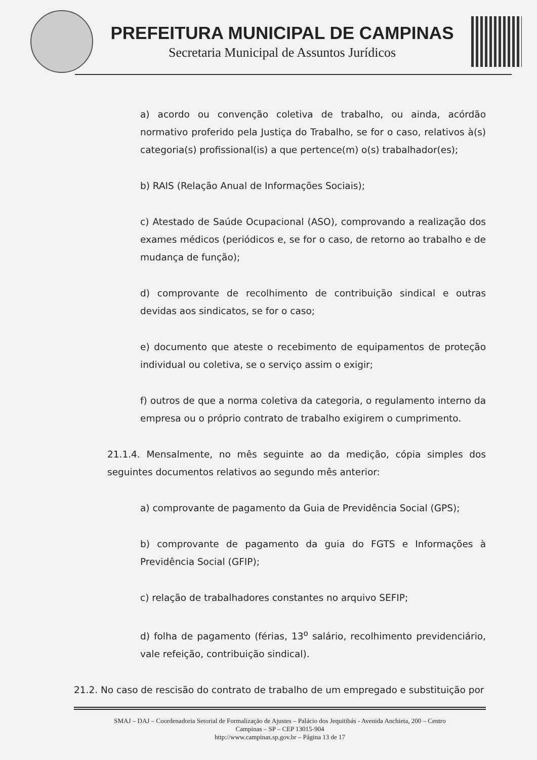PREFEITURA MUNICIPAL DE CAMPINAS
Secretaria Municipal de Assuntos Jurídicos
a) acordo ou convenção coletiva de trabalho, ou ainda, acórdão normativo proferido pela Justiça do Trabalho, se for o caso, relativos à(s) categoria(s) profissional(is) a que pertence(m) o(s) trabalhador(es);
b) RAIS (Relação Anual de Informações Sociais);
c) Atestado de Saúde Ocupacional (ASO), comprovando a realização dos exames médicos (periódicos e, se for o caso, de retorno ao trabalho e de mudança de função);
d) comprovante de recolhimento de contribuição sindical e outras devidas aos sindicatos, se for o caso;
e) documento que ateste o recebimento de equipamentos de proteção individual ou coletiva, se o serviço assim o exigir;
f) outros de que a norma coletiva da categoria, o regulamento interno da empresa ou o próprio contrato de trabalho exigirem o cumprimento.
21.1.4. Mensalmente, no mês seguinte ao da medição, cópia simples dos seguintes documentos relativos ao segundo mês anterior:
a) comprovante de pagamento da Guia de Previdência Social (GPS);
b) comprovante de pagamento da guia do FGTS e Informações à Previdência Social (GFIP);
c) relação de trabalhadores constantes no arquivo SEFIP;
d) folha de pagamento (férias, 13<sup>o</sup> salário, recolhimento previdenciário, vale refeição, contribuição sindical).
21.2. No caso de rescisão do contrato de trabalho de um empregado e substituição por
SMAJ – DAJ – Coordenadoria Setorial de Formalização de Ajustes – Palácio dos Jequitibás - Avenida Anchieta, 200 – Centro
Campinas – SP – CEP 13015-904
http://www.campinas.sp.gov.br – Página 13 de 17